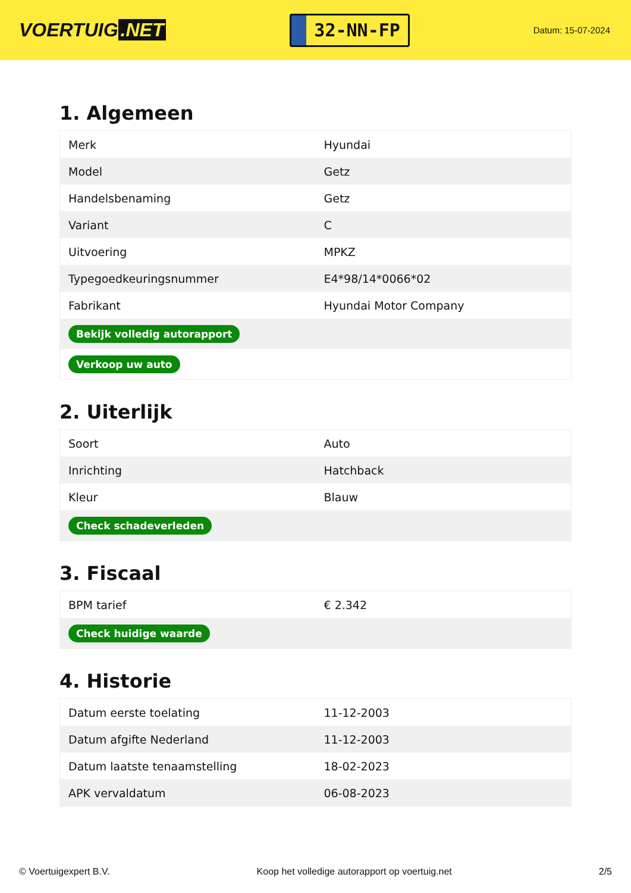VOERTUIG.NET
32-NN-FP
Datum: 15-07-2024
1. Algemeen
| Merk | Hyundai |
| Model | Getz |
| Handelsbenaming | Getz |
| Variant | C |
| Uitvoering | MPKZ |
| Typegoedkeuringsnummer | E4*98/14*0066*02 |
| Fabrikant | Hyundai Motor Company |
| Bekijk volledig autorapport | |
| Verkoop uw auto | |
2. Uiterlijk
| Soort | Auto |
| Inrichting | Hatchback |
| Kleur | Blauw |
| Check schadeverleden | |
3. Fiscaal
| BPM tarief | € 2.342 |
| Check huidige waarde | |
4. Historie
| Datum eerste toelating | 11-12-2003 |
| Datum afgifte Nederland | 11-12-2003 |
| Datum laatste tenaamstelling | 18-02-2023 |
| APK vervaldatum | 06-08-2023 |
© Voertuigexpert B.V. Koop het volledige autorapport op voertuig.net 2/5